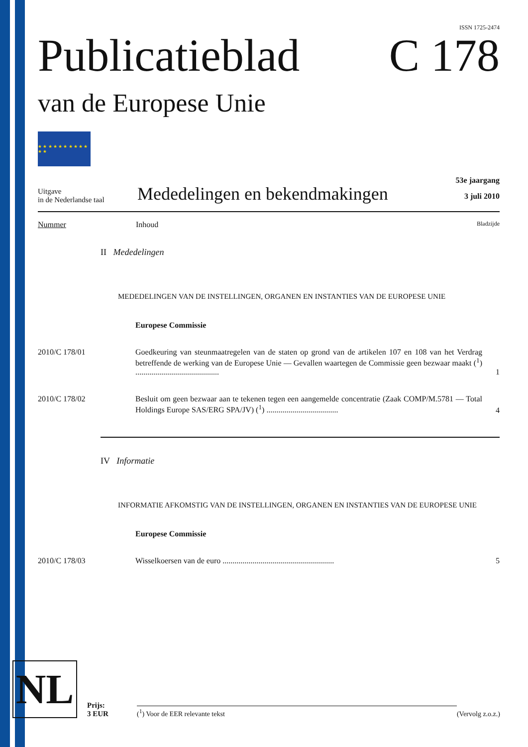ISSN 1725-2474
Publicatieblad
van de Europese Unie
C 178
★ ★ ★ ★ ★ ★ ★ ★ ★ ★ ★ ★
Uitgave
in de Nederlandse taal
Mededelingen en bekendmakingen
53e jaargang
3 juli 2010
Nummer Inhoud Bladzijde
II Mededelingen
MEDEDELINGEN VAN DE INSTELLINGEN, ORGANEN EN INSTANTIES VAN DE EUROPESE UNIE
Europese Commissie
2010/C 178/01 Goedkeuring van steunmaatregelen van de staten op grond van de artikelen 107 en 108 van het Verdrag betreffende de werking van de Europese Unie — Gevallen waartegen de Commissie geen bezwaar maakt (<sup>1</sup>) ..........................................
1
2010/C 178/02 Besluit om geen bezwaar aan te tekenen tegen een aangemelde concentratie (Zaak COMP/M.5781 — Total Holdings Europe SAS/ERG SPA/JV) (<sup>1</sup>) ....................................
4
IV Informatie
INFORMATIE AFKOMSTIG VAN DE INSTELLINGEN, ORGANEN EN INSTANTIES VAN DE EUROPESE UNIE
Europese Commissie
2010/C 178/03 Wisselkoersen van de euro ........................................................
5
NL
Prijs:
3 EUR
(<sup>1</sup>) Voor de EER relevante tekst
(Vervolg z.o.z.)